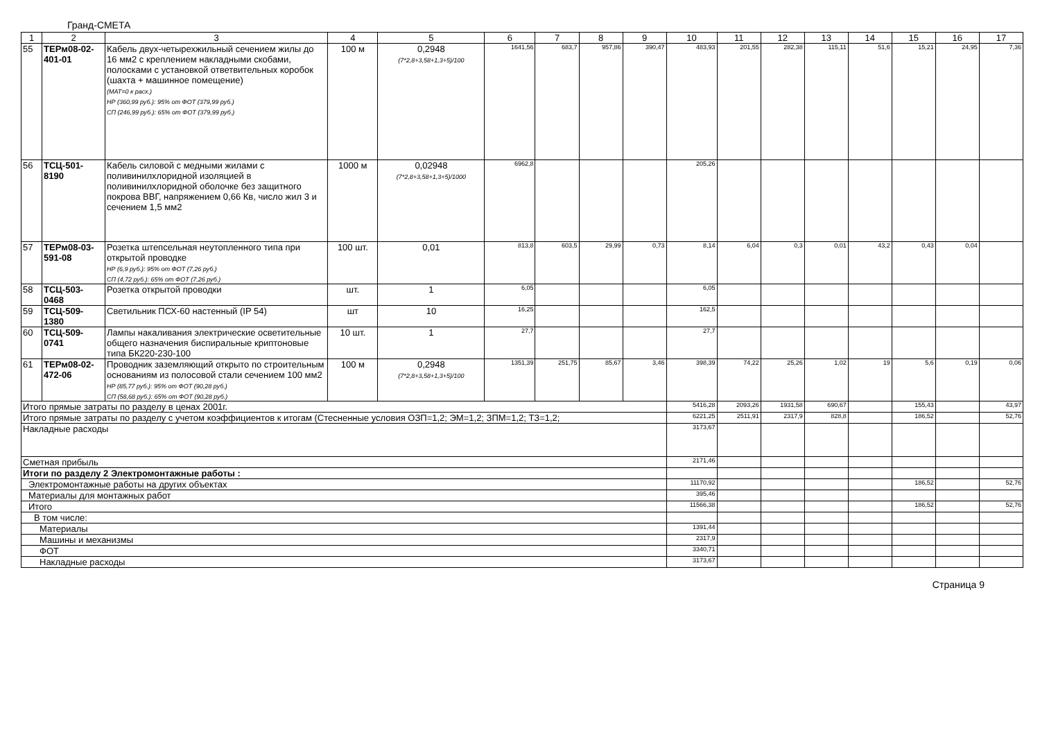Гранд-СМЕТА
| 1 | 2 | 3 | 4 | 5 | 6 | 7 | 8 | 9 | 10 | 11 | 12 | 13 | 14 | 15 | 16 | 17 |
| --- | --- | --- | --- | --- | --- | --- | --- | --- | --- | --- | --- | --- | --- | --- | --- | --- |
| 55 | ТЕРм08-02-401-01 | Кабель двух-четырехжильный сечением жилы до 16 мм2 с креплением накладными скобами, полосками с установкой ответвительных коробок (шахта + машинное помещение) (МАТ=0 к расх.) НР (360,99 руб.): 95% от ФОТ (379,99 руб.) СП (246,99 руб.): 65% от ФОТ (379,99 руб.) | 100 м | 0,2948 (7*2,8+3,58+1,3+5)/100 | 1641,56 | 683,7 | 957,86 | 390,47 | 483,93 | 201,55 | 282,38 | 115,11 | 51,6 | 15,21 | 24,95 | 7,36 |
| 56 | ТСЦ-501-8190 | Кабель силовой с медными жилами с поливинилхлоридной изоляцией в поливинилхлоридной оболочке без защитного покрова ВВГ, напряжением 0,66 Кв, число жил 3 и сечением 1,5 мм2 | 1000 м | 0,02948 (7*2,8+3,58+1,3+5)/1000 | 6962,8 | | | | 205,26 | | | | | | | |
| 57 | ТЕРм08-03-591-08 | Розетка штепсельная неутопленного типа при открытой проводке НР (6,9 руб.): 95% от ФОТ (7,26 руб.) СП (4,72 руб.): 65% от ФОТ (7,26 руб.) | 100 шт. | 0,01 | 813,8 | 603,5 | 29,99 | 0,73 | 8,14 | 6,04 | 0,3 | 0,01 | 43,2 | 0,43 | 0,04 | |
| 58 | ТСЦ-503-0468 | Розетка открытой проводки | шт. | 1 | 6,05 | | | | 6,05 | | | | | | | |
| 59 | ТСЦ-509-1380 | Светильник ПСХ-60 настенный (IP 54) | шт | 10 | 16,25 | | | | 162,5 | | | | | | | |
| 60 | ТСЦ-509-0741 | Лампы накаливания электрические осветительные общего назначения биспиральные криптоновые типа БК220-230-100 | 10 шт. | 1 | 27,7 | | | | 27,7 | | | | | | | |
| 61 | ТЕРм08-02-472-06 | Проводник заземляющий открыто по строительным основаниям из полосовой стали сечением 100 мм2 НР (85,77 руб.): 95% от ФОТ (90,28 руб.) СП (58,68 руб.): 65% от ФОТ (90,28 руб.) | 100 м | 0,2948 (7*2,8+3,58+1,3+5)/100 | 1351,39 | 251,75 | 85,67 | 3,46 | 398,39 | 74,22 | 25,26 | 1,02 | 19 | 5,6 | 0,19 | 0,06 |
| Итого прямые затраты по разделу в ценах 2001г. | | | | | | | | | 5416,28 | 2093,26 | 1931,58 | 690,67 | | 155,43 | | 43,97 |
| Итого прямые затраты по разделу с учетом коэффициентов к итогам (Стесненные условия ОЗП=1,2; ЭМ=1,2; ЗПМ=1,2; ТЗ=1,2; | | | | | | | | | 6221,25 | 2511,91 | 2317,9 | 828,8 | | 186,52 | | 52,76 |
| Накладные расходы | | | | | | | | | 3173,67 | | | | | | | |
| Сметная прибыль | | | | | | | | | 2171,46 | | | | | | | |
| Итоги по разделу 2 Электромонтажные работы : | | | | | | | | | | | | | | | | |
| Электромонтажные работы на других объектах | | | | | | | | | 11170,92 | | | | | 186,52 | | 52,76 |
| Материалы для монтажных работ | | | | | | | | | 395,46 | | | | | | | |
| Итого | | | | | | | | | 11566,38 | | | | | 186,52 | | 52,76 |
| В том числе: | | | | | | | | | | | | | | | | |
| Материалы | | | | | | | | | 1391,44 | | | | | | | |
| Машины и механизмы | | | | | | | | | 2317,9 | | | | | | | |
| ФОТ | | | | | | | | | 3340,71 | | | | | | | |
| Накладные расходы | | | | | | | | | 3173,67 | | | | | | | |
Страница 9